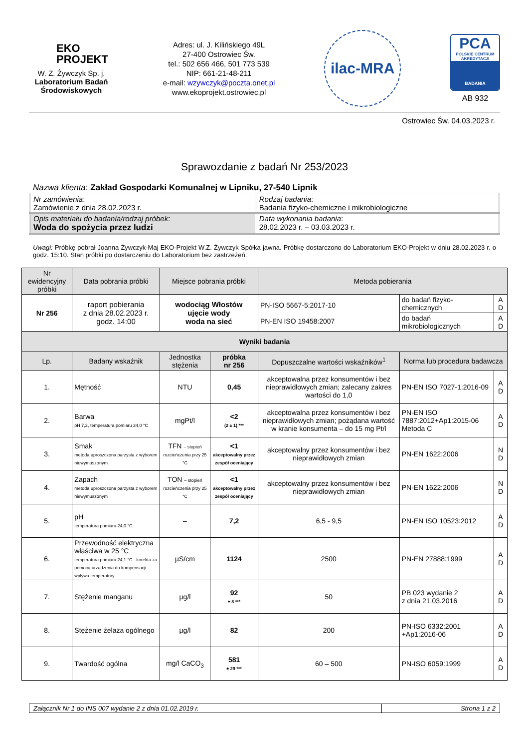EKO
PROJEKT
W. Z. Żywczyk Sp. j.
Laboratorium Badań Środowiskowych
Adres: ul. J. Kilińskiego 49L
27-400 Ostrowiec Św.
tel.: 502 656 466, 501 773 539
NIP: 661-21-48-211
e-mail: wzywczyk@poczta.onet.pl
www.ekoprojekt.ostrowiec.pl
ilac-MRA
PCA
POLSKIE CENTRUM AKREDYTACJI
BADANIA
AB 932
Ostrowiec Św. 04.03.2023 r.
Sprawozdanie z badań Nr 253/2023
Nazwa klienta: Zakład Gospodarki Komunalnej w Lipniku, 27-540 Lipnik
| Nr zamówienia : Zamówienie z dnia 28.02.2023 r. | Rodzaj badania : Badania fizyko-chemiczne i mikrobiologiczne |
| Opis materiału do badania/rodzaj próbek : Woda do spożycia przez ludzi | Data wykonania badania : 28.02.2023 r. – 03.03.2023 r. |
Uwagi: Próbkę pobrał Joanna Żywczyk-Maj EKO-Projekt W.Z. Żywczyk Spółka jawna. Próbkę dostarczono do Laboratorium EKO-Projekt w dniu 28.02.2023 r. o godz. 15:10. Stan próbki po dostarczeniu do Laboratorium bez zastrzeżeń.
| Nr ewidencyjny próbki | | Data pobrania próbki | Miejsce pobrania próbki | | Metoda pobierania | | |
| --- | --- | --- | --- | --- | --- | --- | --- |
| Nr 256 | | raport pobierania z dnia 28.02.2023 r. godz. 14:00 | wodociąg Włostów ujęcie wody woda na sieć | | PN-ISO 5667-5:2017-10 PN-EN ISO 19458:2007 | do badań fizyko-chemicznych | A D |
| | | | | | | do badań mikrobiologicznych | A D |
| Wyniki badania | | | | | | | |
| Lp. | Badany wskaźnik | | Jednostka stężenia | próbka nr 256 | Dopuszczalne wartości wskaźników<sup>1</sup> | Norma lub procedura badawcza | |
| 1. | Mętność | | NTU | 0,45 | akceptowalna przez konsumentów i bez nieprawidłowych zmian; zalecany zakres wartości do 1,0 | PN-EN ISO 7027-1:2016-09 | A D |
| 2. | Barwa pH 7,2, temperatura pomiaru 24,0 °C | | mgPt/l | <2 (2 ± 1) *** | akceptowalna przez konsumentów i bez nieprawidłowych zmian; pożądana wartość w kranie konsumenta – do 15 mg Pt/l | PN-EN ISO 7887:2012+Ap1:2015-06 Metoda C | A D |
| 3. | Smak metoda uproszczona parzysta z wyborem niewymuszonym | | TFN – stopień rozcieńczenia przy 25 °C | <1 akceptowalny przez zespół oceniający | akceptowalny przez konsumentów i bez nieprawidłowych zmian | PN-EN 1622:2006 | N D |
| 4. | Zapach metoda uproszczona parzysta z wyborem niewymuszonym | | TON – stopień rozcieńczenia przy 25 °C | <1 akceptowalny przez zespół oceniający | akceptowalny przez konsumentów i bez nieprawidłowych zmian | PN-EN 1622:2006 | N D |
| 5. | pH temperatura pomiaru 24,0 °C | | – | 7,2 | 6,5 - 9,5 | PN-EN ISO 10523:2012 | A D |
| 6. | Przewodność elektryczna właściwa w 25 °C temperatura pomiaru 24,1 °C - korekta za pomocą urządzenia do kompensacji wpływu temperatury | | µS/cm | 1124 | 2500 | PN-EN 27888:1999 | A D |
| 7. | Stężenie manganu | | µg/l | 92 ± 8 *** | 50 | PB 023 wydanie 2 z dnia 21.03.2016 | A D |
| 8. | Stężenie żelaza ogólnego | | µg/l | 82 | 200 | PN-ISO 6332:2001 +Ap1:2016-06 | A D |
| 9. | Twardość ogólna | | mg/l CaCO<sub>3</sub> | 581 ± 29 *** | 60 – 500 | PN-ISO 6059:1999 | A D |
Załącznik Nr 1 do INS 007 wydanie 2 z dnia 01.02.2019 r.
Strona 1 z 2